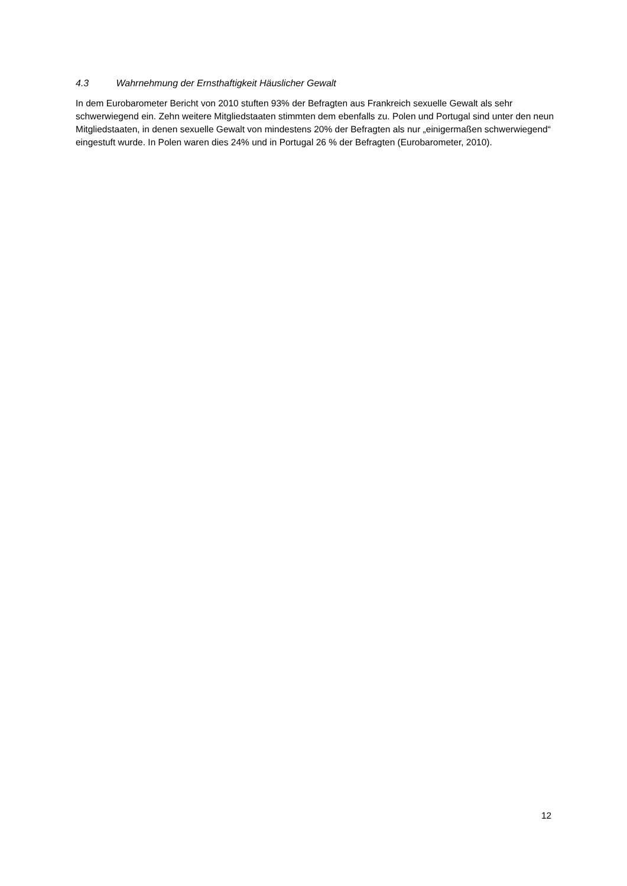4.3 Wahrnehmung der Ernsthaftigkeit Häuslicher Gewalt
In dem Eurobarometer Bericht von 2010 stuften 93% der Befragten aus Frankreich sexuelle Gewalt als sehr schwerwiegend ein. Zehn weitere Mitgliedstaaten stimmten dem ebenfalls zu. Polen und Portugal sind unter den neun Mitgliedstaaten, in denen sexuelle Gewalt von mindestens 20% der Befragten als nur „einigermaßen schwerwiegend“ eingestuft wurde. In Polen waren dies 24% und in Portugal 26 % der Befragten (Eurobarometer, 2010).
12